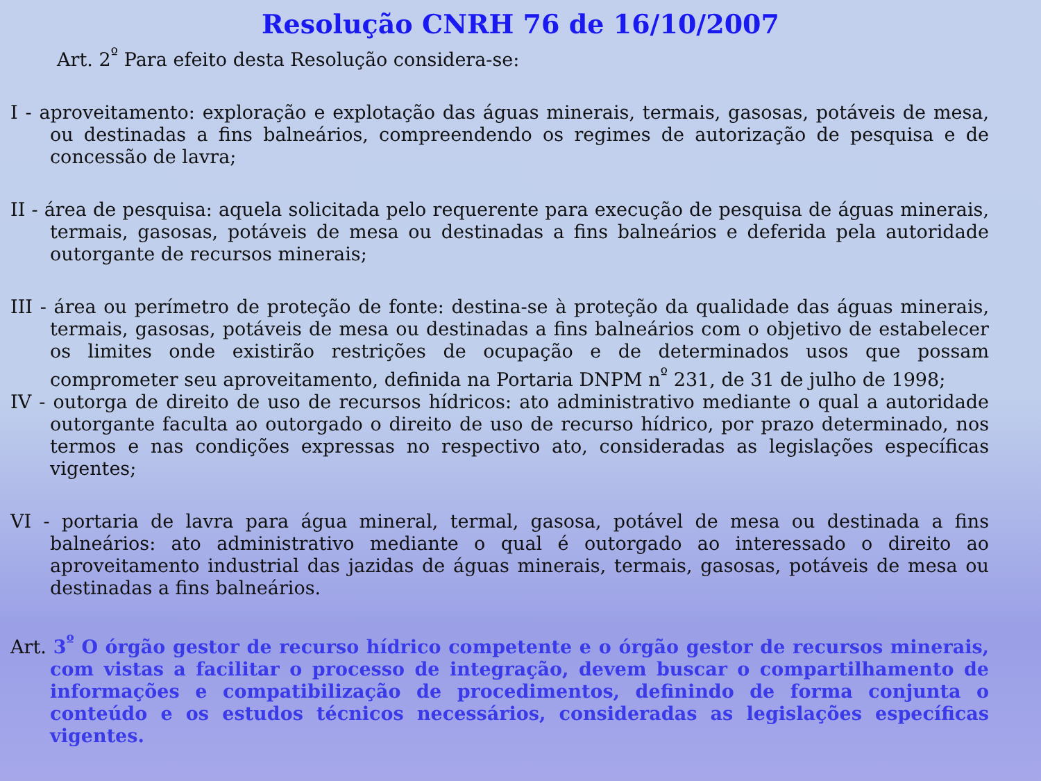Resolução CNRH 76 de 16/10/2007
Art. 2<sup>º</sup> Para efeito desta Resolução considera-se:
I - aproveitamento: exploração e explotação das águas minerais, termais, gasosas, potáveis de mesa, ou destinadas a fins balneários, compreendendo os regimes de autorização de pesquisa e de concessão de lavra;
II - área de pesquisa: aquela solicitada pelo requerente para execução de pesquisa de águas minerais, termais, gasosas, potáveis de mesa ou destinadas a fins balneários e deferida pela autoridade outorgante de recursos minerais;
III - área ou perímetro de proteção de fonte: destina-se à proteção da qualidade das águas minerais, termais, gasosas, potáveis de mesa ou destinadas a fins balneários com o objetivo de estabelecer os limites onde existirão restrições de ocupação e de determinados usos que possam comprometer seu aproveitamento, definida na Portaria DNPM n<sup>º</sup> 231, de 31 de julho de 1998;
IV - outorga de direito de uso de recursos hídricos: ato administrativo mediante o qual a autoridade outorgante faculta ao outorgado o direito de uso de recurso hídrico, por prazo determinado, nos termos e nas condições expressas no respectivo ato, consideradas as legislações específicas vigentes;
VI - portaria de lavra para água mineral, termal, gasosa, potável de mesa ou destinada a fins balneários: ato administrativo mediante o qual é outorgado ao interessado o direito ao aproveitamento industrial das jazidas de águas minerais, termais, gasosas, potáveis de mesa ou destinadas a fins balneários.
Art. 3<sup>º</sup> O órgão gestor de recurso hídrico competente e o órgão gestor de recursos minerais, com vistas a facilitar o processo de integração, devem buscar o compartilhamento de informações e compatibilização de procedimentos, definindo de forma conjunta o conteúdo e os estudos técnicos necessários, consideradas as legislações específicas vigentes.